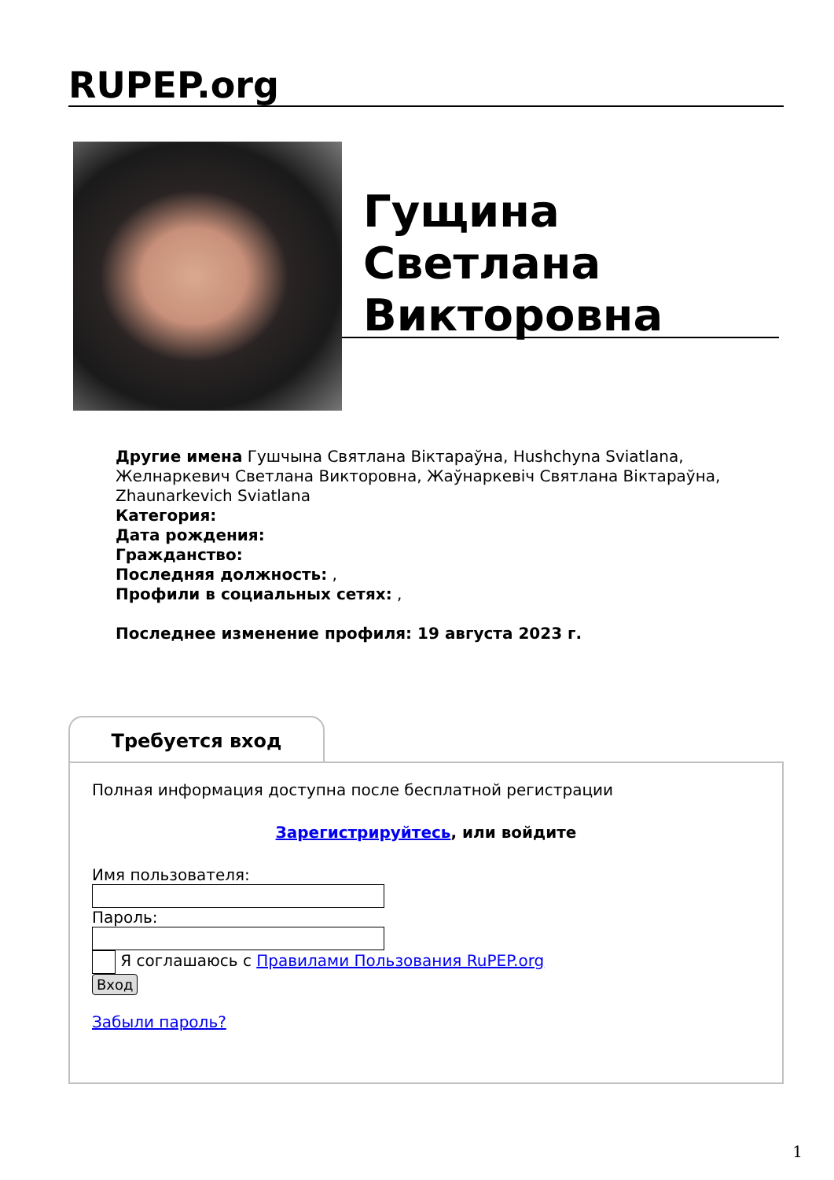RUPEP.org
Гущина
Светлана
Викторовна
Другие имена Гушчына Святлана Віктараўна, Hushchyna Sviatlana, Желнаркевич Светлана Викторовна, Жаўнаркевіч Святлана Віктараўна, Zhaunarkevich Sviatlana
Категория:
Дата рождения:
Гражданство:
Последняя должность: ,
Профили в социальных сетях: ,
Последнее изменение профиля: 19 августа 2023 г.
Требуется вход
Полная информация доступна после бесплатной регистрации
Зарегистрируйтесь, или войдите
Имя пользователя:
Пароль:
Я соглашаюсь с Правилами Пользования RuPEP.org
Вход
Забыли пароль?
1